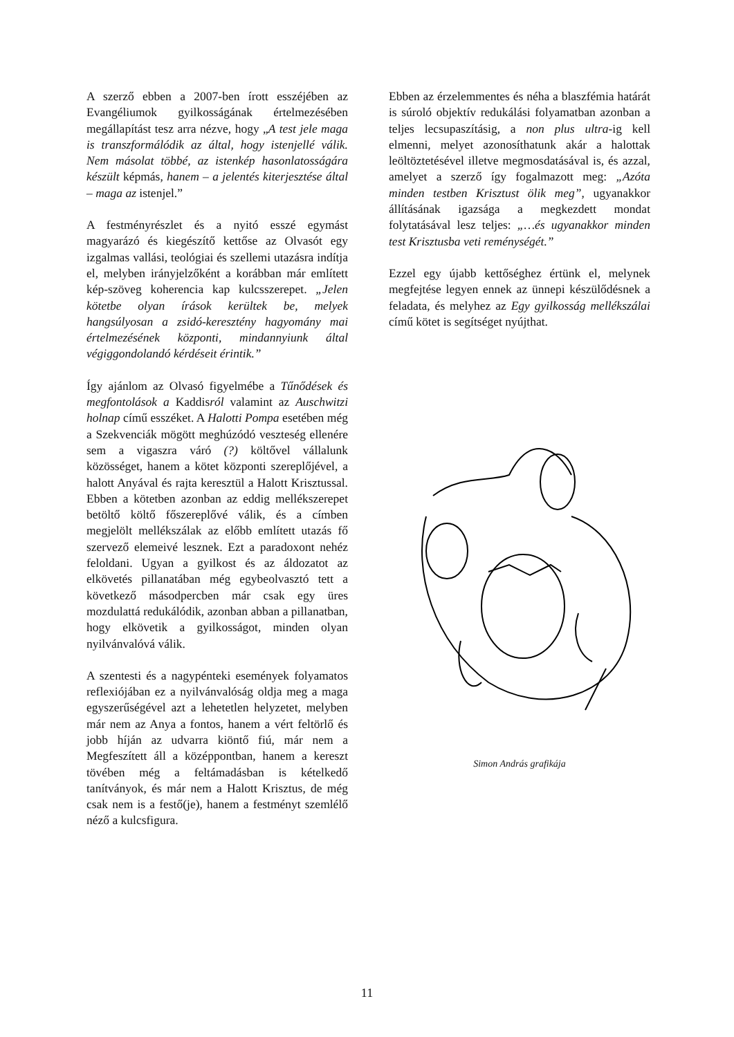A szerző ebben a 2007-ben írott esszéjében az Evangéliumok gyilkosságának értelmezésében megállapítást tesz arra nézve, hogy „A test jele maga is transzformálódik az által, hogy istenjellé válik. Nem másolat többé, az istenkép hasonlatosságára készült képmás, hanem – a jelentés kiterjesztése által – maga az istenjel.”
A festményrészlet és a nyitó esszé egymást magyarázó és kiegészítő kettőse az Olvasót egy izgalmas vallási, teológiai és szellemi utazásra indítja el, melyben irányjelzőként a korábban már említett kép-szöveg koherencia kap kulcsszerepet. „Jelen kötetbe olyan írások kerültek be, melyek hangsúlyosan a zsidó-keresztény hagyomány mai értelmezésének központi, mindannyiunk által végiggondolandó kérdéseit érintik.”
Így ajánlom az Olvasó figyelmébe a Tűnődések és megfontolások a Kaddisról valamint az Auschwitzi holnap című esszéket. A Halotti Pompa esetében még a Szekvenciák mögött meghúzódó veszteség ellenére sem a vigaszra váró (?) költővel vállalunk közösséget, hanem a kötet központi szereplőjével, a halott Anyával és rajta keresztül a Halott Krisztussal. Ebben a kötetben azonban az eddig mellékszerepet betöltő költő főszereplővé válik, és a címben megjelölt mellékszálak az előbb említett utazás fő szervező elemeivé lesznek. Ezt a paradoxont nehéz feloldani. Ugyan a gyilkost és az áldozatot az elkövetés pillanatában még egybeolvasztó tett a következő másodpercben már csak egy üres mozdulattá redukálódik, azonban abban a pillanatban, hogy elkövetik a gyilkosságot, minden olyan nyilvánvalóvá válik.
A szentesti és a nagypénteki események folyamatos reflexiójában ez a nyilvánvalóság oldja meg a maga egyszerűségével azt a lehetetlen helyzetet, melyben már nem az Anya a fontos, hanem a vért feltörlő és jobb híján az udvarra kiöntő fiú, már nem a Megfeszített áll a középpontban, hanem a kereszt tövében még a feltámadásban is kételkedő tanítványok, és már nem a Halott Krisztus, de még csak nem is a festő(je), hanem a festményt szemlélő néző a kulcsfigura.
Ebben az érzelemmentes és néha a blaszfémia határát is súroló objektív redukálási folyamatban azonban a teljes lecsupaszításig, a non plus ultra-ig kell elmenni, melyet azonosíthatunk akár a halottak leöltöztetésével illetve megmosdatásával is, és azzal, amelyet a szerző így fogalmazott meg: „Azóta minden testben Krisztust ölik meg”, ugyanakkor állításának igazsága a megkezdett mondat folytatásával lesz teljes: „…és ugyanakkor minden test Krisztusba veti reménységét.”
Ezzel egy újabb kettőséghez értünk el, melynek megfejtése legyen ennek az ünnepi készülődésnek a feladata, és melyhez az Egy gyilkosság mellékszálai című kötet is segítséget nyújthat.
Simon András grafikája
11